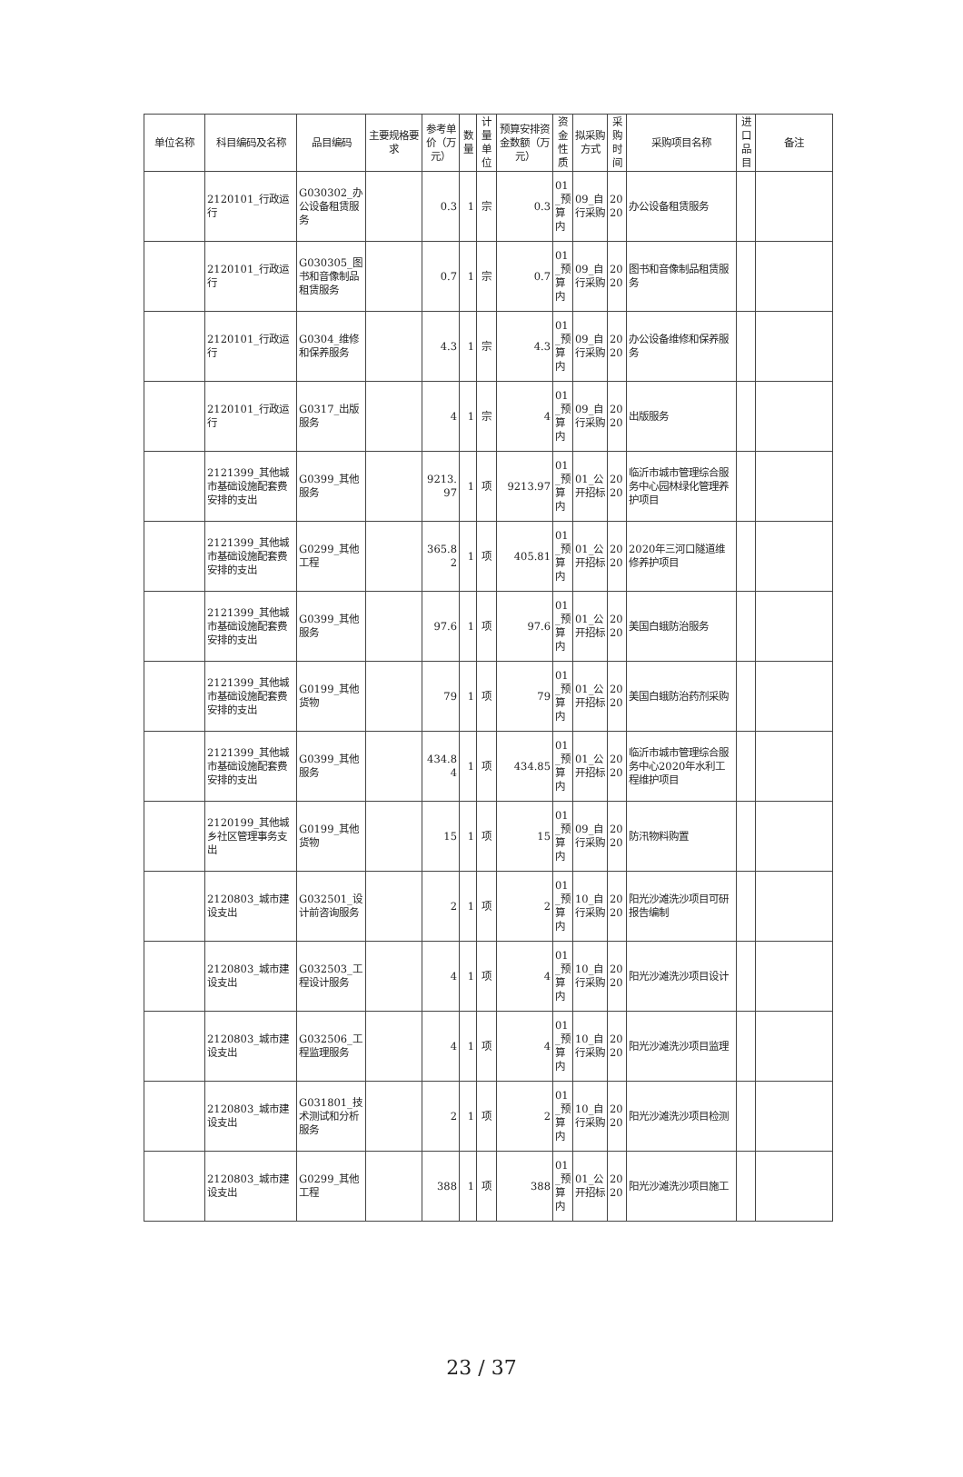| 单位名称 | 科目编码及名称 | 品目编码 | 主要规格要求 | 参考单价（万元） | 数量 | 计量单位 | 预算安排资金数额（万元） | 资金性质 | 拟采购方式 | 采购时间 | 采购项目名称 | 进口品目 | 备注 |
| --- | --- | --- | --- | --- | --- | --- | --- | --- | --- | --- | --- | --- | --- |
| | 2120101_行政运行 | G030302_办公设备租赁服务 | | 0.3 | 1 | 宗 | 0.3 | 01_预算内 | 09_自行采购 | 2020 | 办公设备租赁服务 | | |
| | 2120101_行政运行 | G030305_图书和音像制品租赁服务 | | 0.7 | 1 | 宗 | 0.7 | 01_预算内 | 09_自行采购 | 2020 | 图书和音像制品租赁服务 | | |
| | 2120101_行政运行 | G0304_维修和保养服务 | | 4.3 | 1 | 宗 | 4.3 | 01_预算内 | 09_自行采购 | 2020 | 办公设备维修和保养服务 | | |
| | 2120101_行政运行 | G0317_出版服务 | | 4 | 1 | 宗 | 4 | 01_预算内 | 09_自行采购 | 2020 | 出版服务 | | |
| | 2121399_其他城市基础设施配套费安排的支出 | G0399_其他服务 | | 9213.97 | 1 | 项 | 9213.97 | 01_预算内 | 01_公开招标 | 2020 | 临沂市城市管理综合服务中心园林绿化管理养护项目 | | |
| | 2121399_其他城市基础设施配套费安排的支出 | G0299_其他工程 | | 365.82 | 1 | 项 | 405.81 | 01_预算内 | 01_公开招标 | 2020 | 2020年三河口隧道维修养护项目 | | |
| | 2121399_其他城市基础设施配套费安排的支出 | G0399_其他服务 | | 97.6 | 1 | 项 | 97.6 | 01_预算内 | 01_公开招标 | 2020 | 美国白蛾防治服务 | | |
| | 2121399_其他城市基础设施配套费安排的支出 | G0199_其他货物 | | 79 | 1 | 项 | 79 | 01_预算内 | 01_公开招标 | 2020 | 美国白蛾防治药剂采购 | | |
| | 2121399_其他城市基础设施配套费安排的支出 | G0399_其他服务 | | 434.84 | 1 | 项 | 434.85 | 01_预算内 | 01_公开招标 | 2020 | 临沂市城市管理综合服务中心2020年水利工程维护项目 | | |
| | 2120199_其他城乡社区管理事务支出 | G0199_其他货物 | | 15 | 1 | 项 | 15 | 01_预算内 | 09_自行采购 | 2020 | 防汛物料购置 | | |
| | 2120803_城市建设支出 | G032501_设计前咨询服务 | | 2 | 1 | 项 | 2 | 01_预算内 | 10_自行采购 | 2020 | 阳光沙滩洗沙项目可研报告编制 | | |
| | 2120803_城市建设支出 | G032503_工程设计服务 | | 4 | 1 | 项 | 4 | 01_预算内 | 10_自行采购 | 2020 | 阳光沙滩洗沙项目设计 | | |
| | 2120803_城市建设支出 | G032506_工程监理服务 | | 4 | 1 | 项 | 4 | 01_预算内 | 10_自行采购 | 2020 | 阳光沙滩洗沙项目监理 | | |
| | 2120803_城市建设支出 | G031801_技术测试和分析服务 | | 2 | 1 | 项 | 2 | 01_预算内 | 10_自行采购 | 2020 | 阳光沙滩洗沙项目检测 | | |
| | 2120803_城市建设支出 | G0299_其他工程 | | 388 | 1 | 项 | 388 | 01_预算内 | 01_公开招标 | 2020 | 阳光沙滩洗沙项目施工 | | |
23 / 37